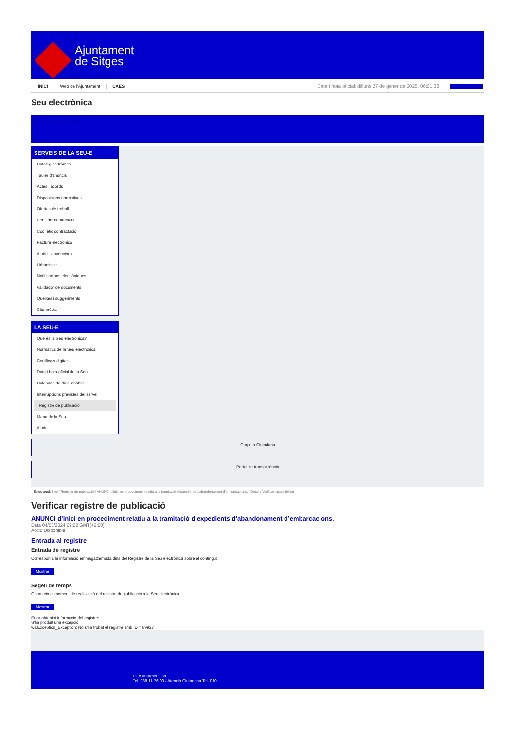Ajuntament
de Sitges
INICI Web de l'Ajuntament CAES Data i hora oficial: dilluns 27 de gener de 2025, 06:01:38 Directorios
Seu electrònica
Obtenir còpia autèntica
SERVEIS DE LA SEU-E
Catàleg de tràmits
Tauler d'anuncis
Actes i acords
Disposicions normatives
Ofertes de treball
Perfil del contractant
Codi ètic contractació
Factura electrònica
Ajuts i subvencions
Urbanisme
Notificacions electròniques
Validador de documents
Queixes i suggeriments
Cita prèvia
LA SEU-E
Què és la Seu electrònica?
Normativa de la Seu electrònica
Certificats digitals
Data i hora oficial de la Seu
Calendari de dies inhàbils
Interrupcions previstes del servei
Registre de publicació
Mapa de la Seu
Ajuda
Carpeta Ciutadana
Portal de transparència
Esteu aquí: Inici / Registre de publicació / ANUNCI d'inici en procediment relatiu a la tramitació d'expedients d'abandonament d'embarcacions. / Detall / Verificar disponibilitat
Verificar registre de publicació
ANUNCI d’inici en procediment relatiu a la tramitació d’expedients d’abandonament d’embarcacions.
Data 04/05/2024 09:02 GMT(+2:00)
Acció Disponible
Entrada al registre
Entrada de registre
Correspon a la informació emmagatzemada dins del Registre de la Seu electrònica sobre el contingut
Mostrar
Segell de temps
Garanteix el moment de realització del registre de publicació a la Seu electrònica
Mostrar
Error obtenint informació del registre:
S'ha produit una excepció
ws.Exception_Exception: No s'ha trobat el registre amb ID = 89927
Pl. Ajuntament, sn.
Tel. 938 11 76 00 / Atenció Ciutadana Tel. 010